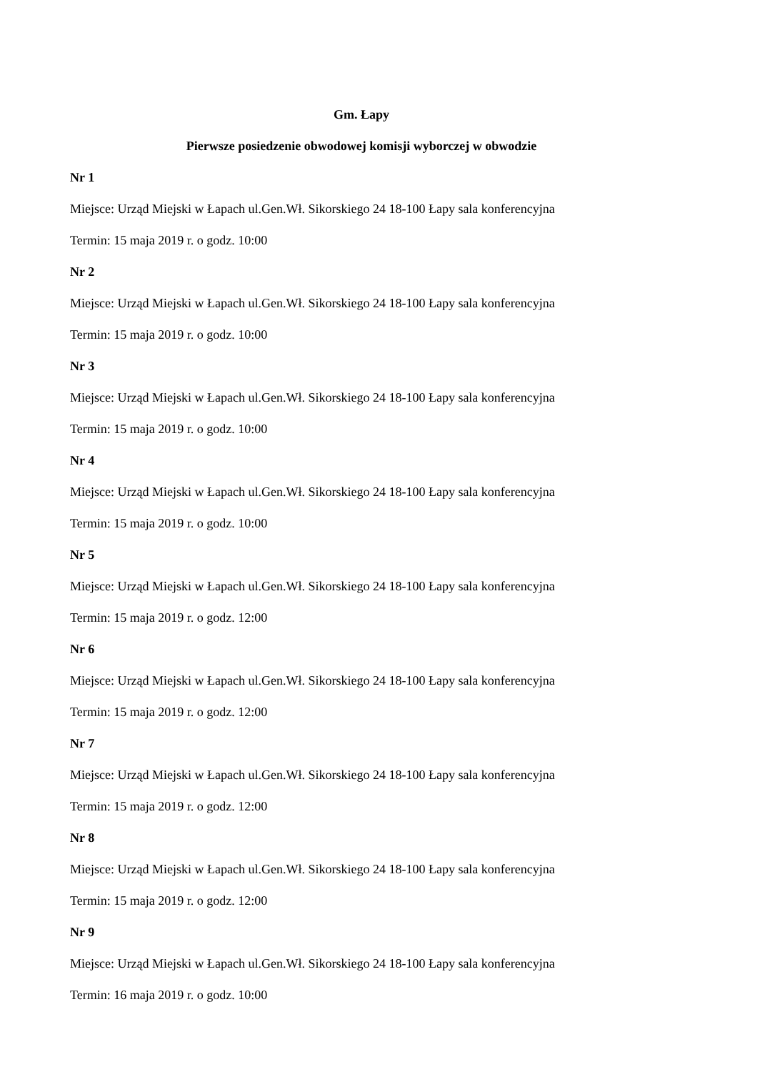Gm. Łapy
Pierwsze posiedzenie obwodowej komisji wyborczej w obwodzie
Nr 1
Miejsce: Urząd Miejski w Łapach ul.Gen.Wł. Sikorskiego 24 18-100 Łapy sala konferencyjna
Termin: 15 maja 2019 r. o godz. 10:00
Nr 2
Miejsce: Urząd Miejski w Łapach ul.Gen.Wł. Sikorskiego 24 18-100 Łapy sala konferencyjna
Termin: 15 maja 2019 r. o godz. 10:00
Nr 3
Miejsce: Urząd Miejski w Łapach ul.Gen.Wł. Sikorskiego 24 18-100 Łapy sala konferencyjna
Termin: 15 maja 2019 r. o godz. 10:00
Nr 4
Miejsce: Urząd Miejski w Łapach ul.Gen.Wł. Sikorskiego 24 18-100 Łapy sala konferencyjna
Termin: 15 maja 2019 r. o godz. 10:00
Nr 5
Miejsce: Urząd Miejski w Łapach ul.Gen.Wł. Sikorskiego 24 18-100 Łapy sala konferencyjna
Termin: 15 maja 2019 r. o godz. 12:00
Nr 6
Miejsce: Urząd Miejski w Łapach ul.Gen.Wł. Sikorskiego 24 18-100 Łapy sala konferencyjna
Termin: 15 maja 2019 r. o godz. 12:00
Nr 7
Miejsce: Urząd Miejski w Łapach ul.Gen.Wł. Sikorskiego 24 18-100 Łapy sala konferencyjna
Termin: 15 maja 2019 r. o godz. 12:00
Nr 8
Miejsce: Urząd Miejski w Łapach ul.Gen.Wł. Sikorskiego 24 18-100 Łapy sala konferencyjna
Termin: 15 maja 2019 r. o godz. 12:00
Nr 9
Miejsce: Urząd Miejski w Łapach ul.Gen.Wł. Sikorskiego 24 18-100 Łapy sala konferencyjna
Termin: 16 maja 2019 r. o godz. 10:00